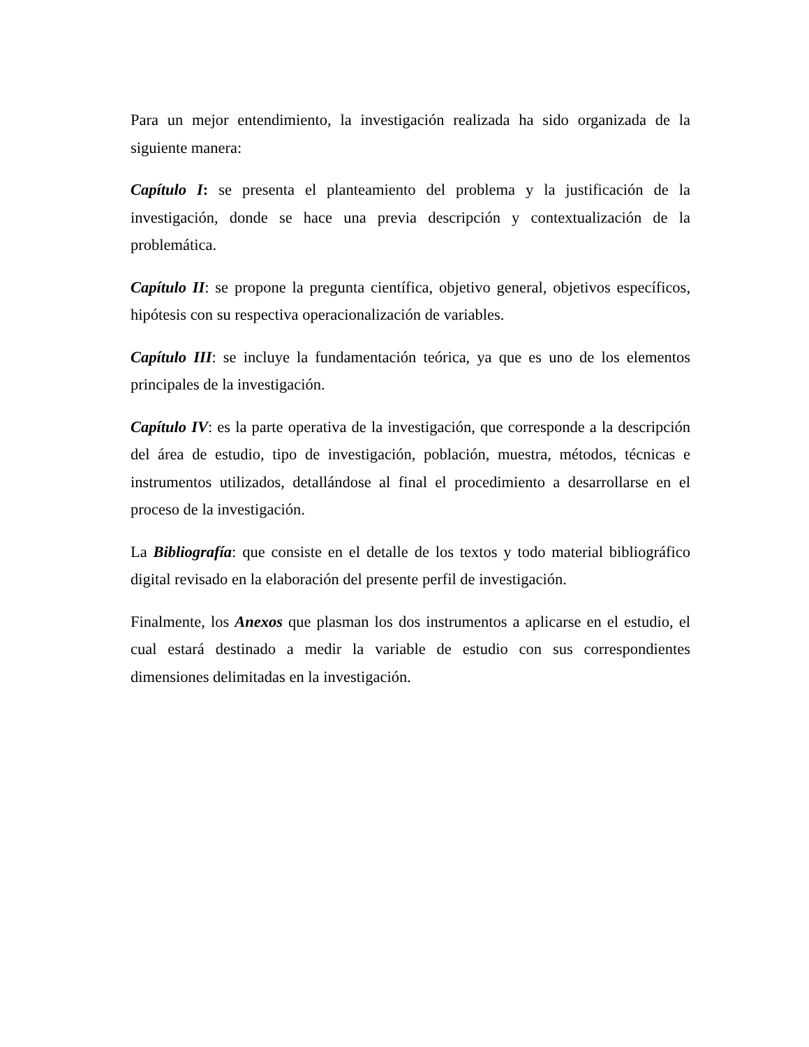Para un mejor entendimiento, la investigación realizada ha sido organizada de la siguiente manera:
Capítulo I: se presenta el planteamiento del problema y la justificación de la investigación, donde se hace una previa descripción y contextualización de la problemática.
Capítulo II: se propone la pregunta científica, objetivo general, objetivos específicos, hipótesis con su respectiva operacionalización de variables.
Capítulo III: se incluye la fundamentación teórica, ya que es uno de los elementos principales de la investigación.
Capítulo IV: es la parte operativa de la investigación, que corresponde a la descripción del área de estudio, tipo de investigación, población, muestra, métodos, técnicas e instrumentos utilizados, detallándose al final el procedimiento a desarrollarse en el proceso de la investigación.
La Bibliografía: que consiste en el detalle de los textos y todo material bibliográfico digital revisado en la elaboración del presente perfil de investigación.
Finalmente, los Anexos que plasman los dos instrumentos a aplicarse en el estudio, el cual estará destinado a medir la variable de estudio con sus correspondientes dimensiones delimitadas en la investigación.